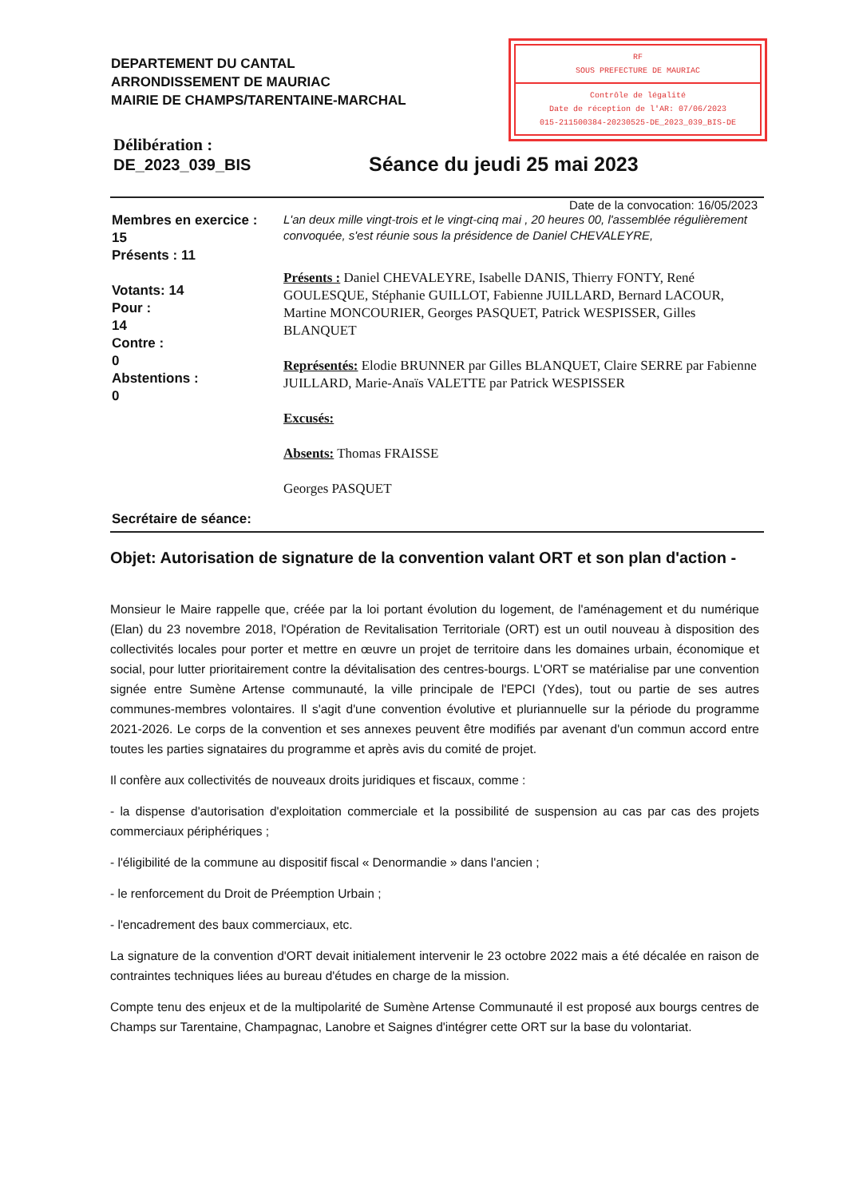DEPARTEMENT DU CANTAL
ARRONDISSEMENT DE MAURIAC
MAIRIE DE CHAMPS/TARENTAINE-MARCHAL
RF
SOUS PREFECTURE DE MAURIAC
Contrôle de légalité
Date de réception de l'AR: 07/06/2023
015-211500384-20230525-DE_2023_039_BIS-DE
Délibération :
DE_2023_039_BIS
Séance du jeudi 25 mai 2023
Date de la convocation: 16/05/2023
Membres en exercice :
15
Présents : 11
Votants: 14
Pour :
14
Contre :
0
Abstentions :
0
Secrétaire de séance:
L'an deux mille vingt-trois et le vingt-cinq mai , 20 heures 00, l'assemblée régulièrement convoquée, s'est réunie sous la présidence de Daniel CHEVALEYRE,
Présents : Daniel CHEVALEYRE, Isabelle DANIS, Thierry FONTY, René GOULESQUE, Stéphanie GUILLOT, Fabienne JUILLARD, Bernard LACOUR, Martine MONCOURIER, Georges PASQUET, Patrick WESPISSER, Gilles BLANQUET
Représentés: Elodie BRUNNER par Gilles BLANQUET, Claire SERRE par Fabienne JUILLARD, Marie-Anaïs VALETTE par Patrick WESPISSER
Excusés:
Absents: Thomas FRAISSE
Georges PASQUET
Objet: Autorisation de signature de la convention valant ORT et son plan d'action -
Monsieur le Maire rappelle que, créée par la loi portant évolution du logement, de l'aménagement et du numérique (Elan) du 23 novembre 2018, l'Opération de Revitalisation Territoriale (ORT) est un outil nouveau à disposition des collectivités locales pour porter et mettre en œuvre un projet de territoire dans les domaines urbain, économique et social, pour lutter prioritairement contre la dévitalisation des centres-bourgs. L'ORT se matérialise par une convention signée entre Sumène Artense communauté, la ville principale de l'EPCI (Ydes), tout ou partie de ses autres communes-membres volontaires. Il s'agit d'une convention évolutive et pluriannuelle sur la période du programme 2021-2026. Le corps de la convention et ses annexes peuvent être modifiés par avenant d'un commun accord entre toutes les parties signataires du programme et après avis du comité de projet.
Il confère aux collectivités de nouveaux droits juridiques et fiscaux, comme :
- la dispense d'autorisation d'exploitation commerciale et la possibilité de suspension au cas par cas des projets commerciaux périphériques ;
- l'éligibilité de la commune au dispositif fiscal « Denormandie » dans l'ancien ;
- le renforcement du Droit de Préemption Urbain ;
- l'encadrement des baux commerciaux, etc.
La signature de la convention d'ORT devait initialement intervenir le 23 octobre 2022 mais a été décalée en raison de contraintes techniques liées au bureau d'études en charge de la mission.
Compte tenu des enjeux et de la multipolarité de Sumène Artense Communauté il est proposé aux bourgs centres de Champs sur Tarentaine, Champagnac, Lanobre et Saignes d'intégrer cette ORT sur la base du volontariat.